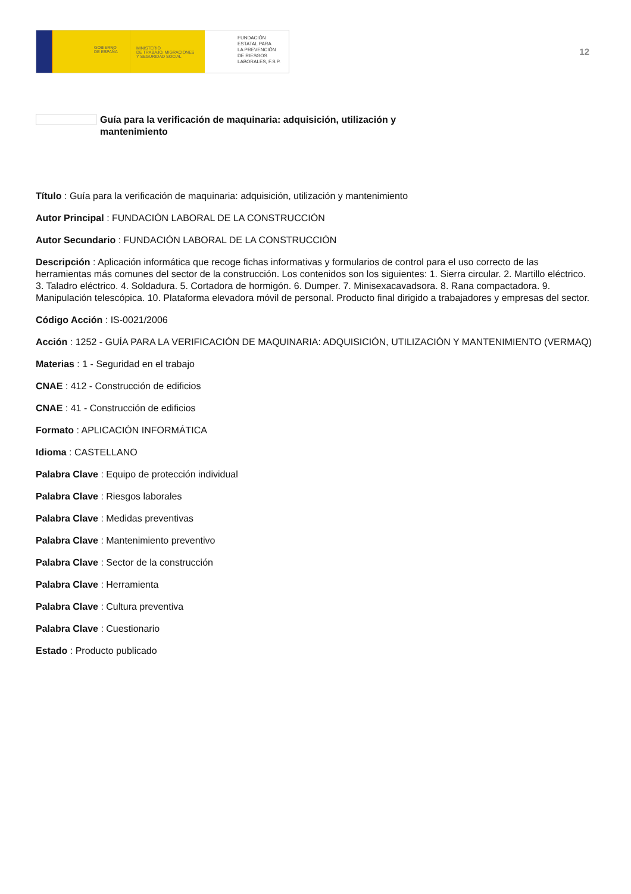GOBIERNO
DE ESPAÑA
MINISTERIO
DE TRABAJO, MIGRACIONES
Y SEGURIDAD SOCIAL
FUNDACIÓN
ESTATAL PARA
LA PREVENCIÓN
DE RIESGOS
LABORALES, F.S.P.
12
Guía para la verificación de maquinaria: adquisición, utilización y mantenimiento
Título : Guía para la verificación de maquinaria: adquisición, utilización y mantenimiento
Autor Principal : FUNDACIÓN LABORAL DE LA CONSTRUCCIÓN
Autor Secundario : FUNDACIÓN LABORAL DE LA CONSTRUCCIÓN
Descripción : Aplicación informática que recoge fichas informativas y formularios de control para el uso correcto de las herramientas más comunes del sector de la construcción. Los contenidos son los siguientes: 1. Sierra circular. 2. Martillo eléctrico. 3. Taladro eléctrico. 4. Soldadura. 5. Cortadora de hormigón. 6. Dumper. 7. Minisexacavadsora. 8. Rana compactadora. 9. Manipulación telescópica. 10. Plataforma elevadora móvil de personal. Producto final dirigido a trabajadores y empresas del sector.
Código Acción : IS-0021/2006
Acción : 1252 - GUÍA PARA LA VERIFICACIÓN DE MAQUINARIA: ADQUISICIÓN, UTILIZACIÓN Y MANTENIMIENTO (VERMAQ)
Materias : 1 - Seguridad en el trabajo
CNAE : 412 - Construcción de edificios
CNAE : 41 - Construcción de edificios
Formato : APLICACIÓN INFORMÁTICA
Idioma : CASTELLANO
Palabra Clave : Equipo de protección individual
Palabra Clave : Riesgos laborales
Palabra Clave : Medidas preventivas
Palabra Clave : Mantenimiento preventivo
Palabra Clave : Sector de la construcción
Palabra Clave : Herramienta
Palabra Clave : Cultura preventiva
Palabra Clave : Cuestionario
Estado : Producto publicado